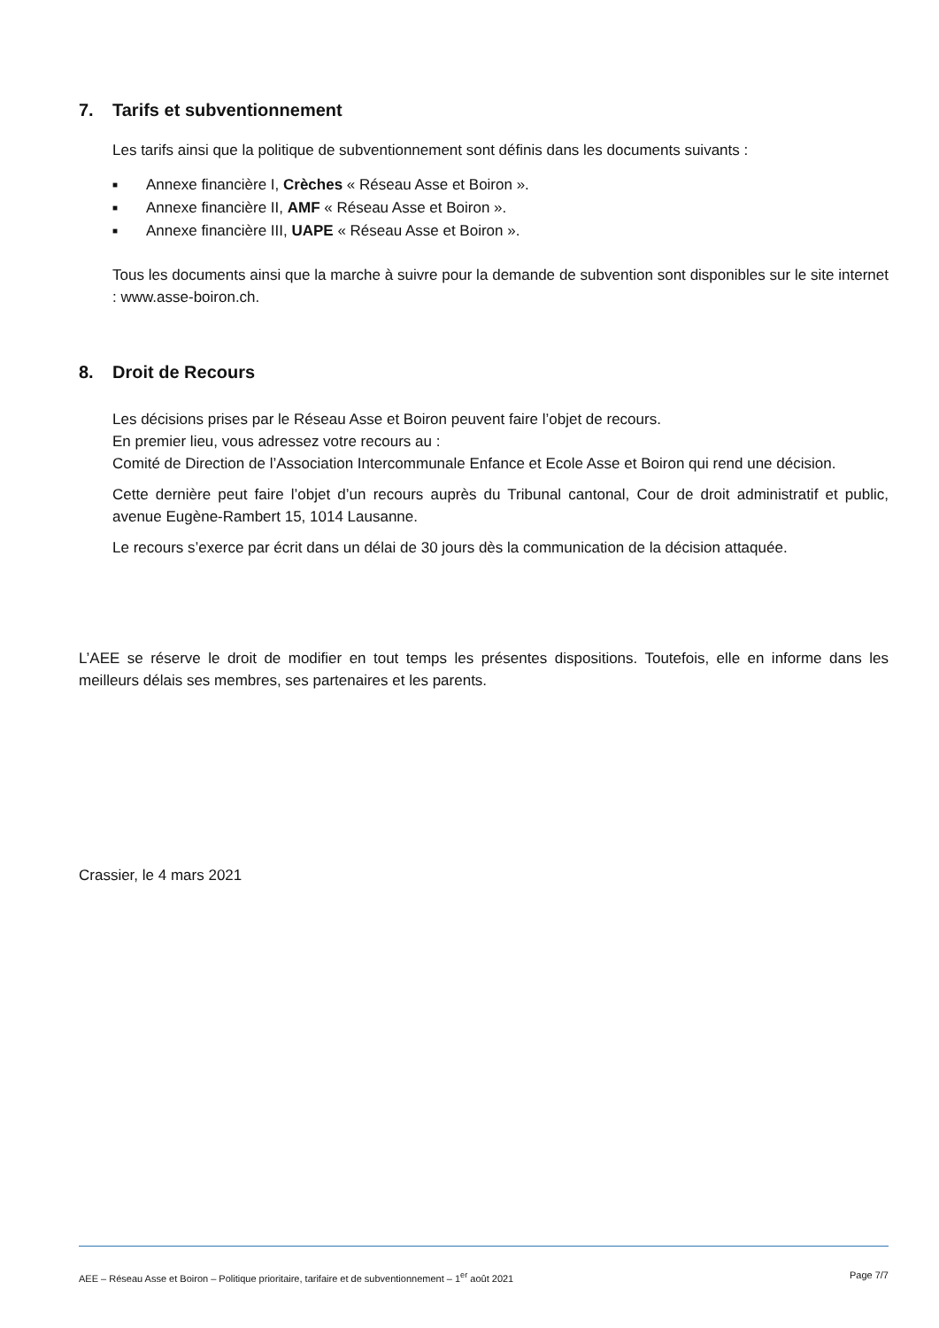7. Tarifs et subventionnement
Les tarifs ainsi que la politique de subventionnement sont définis dans les documents suivants :
■ Annexe financière I, Crèches « Réseau Asse et Boiron ».
■ Annexe financière II, AMF « Réseau Asse et Boiron ».
■ Annexe financière III, UAPE « Réseau Asse et Boiron ».
Tous les documents ainsi que la marche à suivre pour la demande de subvention sont disponibles sur le site internet : www.asse-boiron.ch.
8. Droit de Recours
Les décisions prises par le Réseau Asse et Boiron peuvent faire l’objet de recours.
En premier lieu, vous adressez votre recours au :
Comité de Direction de l’Association Intercommunale Enfance et Ecole Asse et Boiron qui rend une décision.
Cette dernière peut faire l’objet d’un recours auprès du Tribunal cantonal, Cour de droit administratif et public, avenue Eugène-Rambert 15, 1014 Lausanne.
Le recours s’exerce par écrit dans un délai de 30 jours dès la communication de la décision attaquée.
L’AEE se réserve le droit de modifier en tout temps les présentes dispositions. Toutefois, elle en informe dans les meilleurs délais ses membres, ses partenaires et les parents.
Crassier, le 4 mars 2021
AEE – Réseau Asse et Boiron – Politique prioritaire, tarifaire et de subventionnement – 1<sup>er</sup> août 2021 Page 7/7